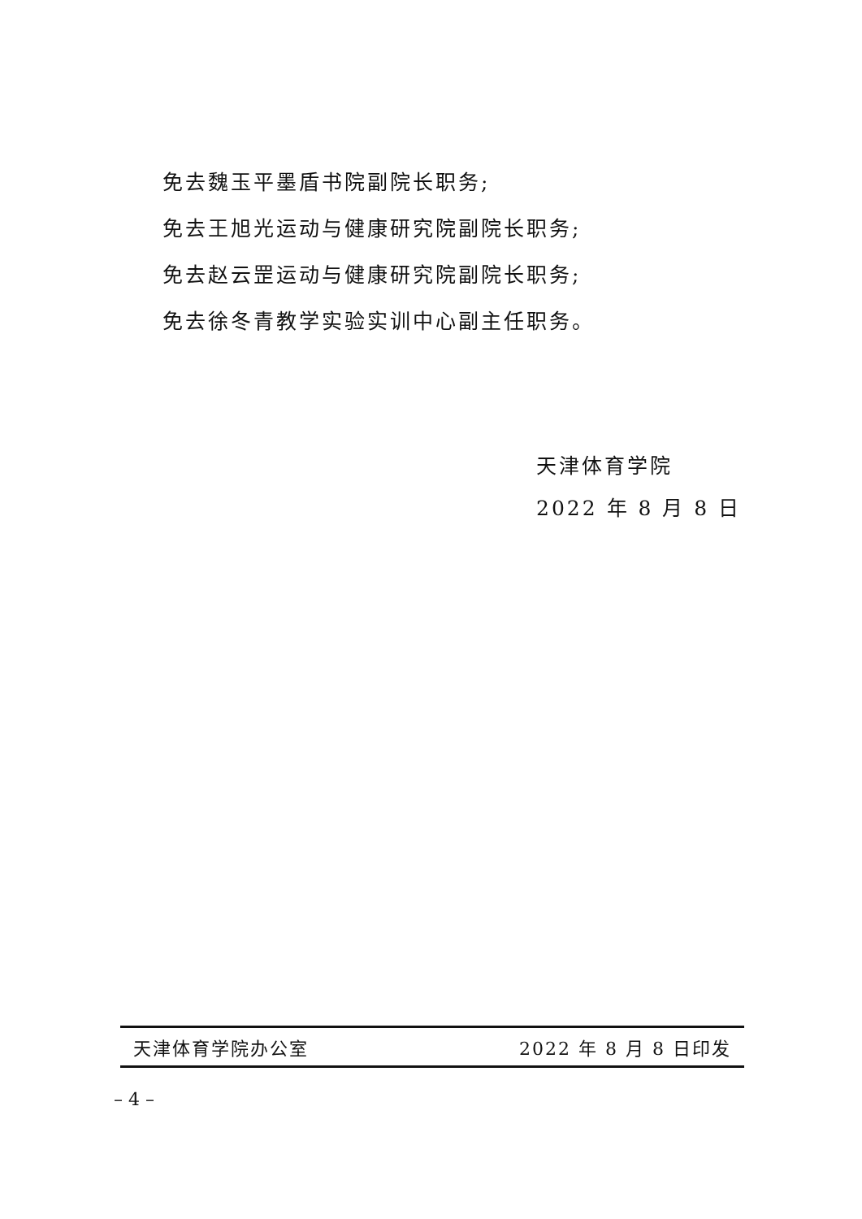免去魏玉平墨盾书院副院长职务;
免去王旭光运动与健康研究院副院长职务;
免去赵云罡运动与健康研究院副院长职务;
免去徐冬青教学实验实训中心副主任职务。
天津体育学院
2022 年 8 月 8 日
天津体育学院办公室 2022 年 8 月 8 日印发
– 4 –